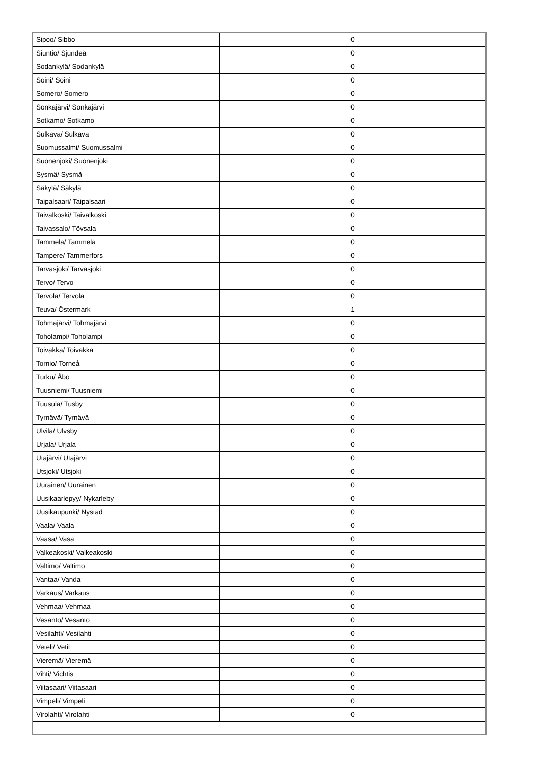| Sipoo/ Sibbo | 0 |
| Siuntio/ Sjundeå | 0 |
| Sodankylä/ Sodankylä | 0 |
| Soini/ Soini | 0 |
| Somero/ Somero | 0 |
| Sonkajärvi/ Sonkajärvi | 0 |
| Sotkamo/ Sotkamo | 0 |
| Sulkava/ Sulkava | 0 |
| Suomussalmi/ Suomussalmi | 0 |
| Suonenjoki/ Suonenjoki | 0 |
| Sysmä/ Sysmä | 0 |
| Säkylä/ Säkylä | 0 |
| Taipalsaari/ Taipalsaari | 0 |
| Taivalkoski/ Taivalkoski | 0 |
| Taivassalo/ Tövsala | 0 |
| Tammela/ Tammela | 0 |
| Tampere/ Tammerfors | 0 |
| Tarvasjoki/ Tarvasjoki | 0 |
| Tervo/ Tervo | 0 |
| Tervola/ Tervola | 0 |
| Teuva/ Östermark | 1 |
| Tohmajärvi/ Tohmajärvi | 0 |
| Toholampi/ Toholampi | 0 |
| Toivakka/ Toivakka | 0 |
| Tornio/ Torneå | 0 |
| Turku/ Åbo | 0 |
| Tuusniemi/ Tuusniemi | 0 |
| Tuusula/ Tusby | 0 |
| Tyrnävä/ Tyrnävä | 0 |
| Ulvila/ Ulvsby | 0 |
| Urjala/ Urjala | 0 |
| Utajärvi/ Utajärvi | 0 |
| Utsjoki/ Utsjoki | 0 |
| Uurainen/ Uurainen | 0 |
| Uusikaarlepyy/ Nykarleby | 0 |
| Uusikaupunki/ Nystad | 0 |
| Vaala/ Vaala | 0 |
| Vaasa/ Vasa | 0 |
| Valkeakoski/ Valkeakoski | 0 |
| Valtimo/ Valtimo | 0 |
| Vantaa/ Vanda | 0 |
| Varkaus/ Varkaus | 0 |
| Vehmaa/ Vehmaa | 0 |
| Vesanto/ Vesanto | 0 |
| Vesilahti/ Vesilahti | 0 |
| Veteli/ Vetil | 0 |
| Vieremä/ Vieremä | 0 |
| Vihti/ Vichtis | 0 |
| Viitasaari/ Viitasaari | 0 |
| Vimpeli/ Vimpeli | 0 |
| Virolahti/ Virolahti | 0 |